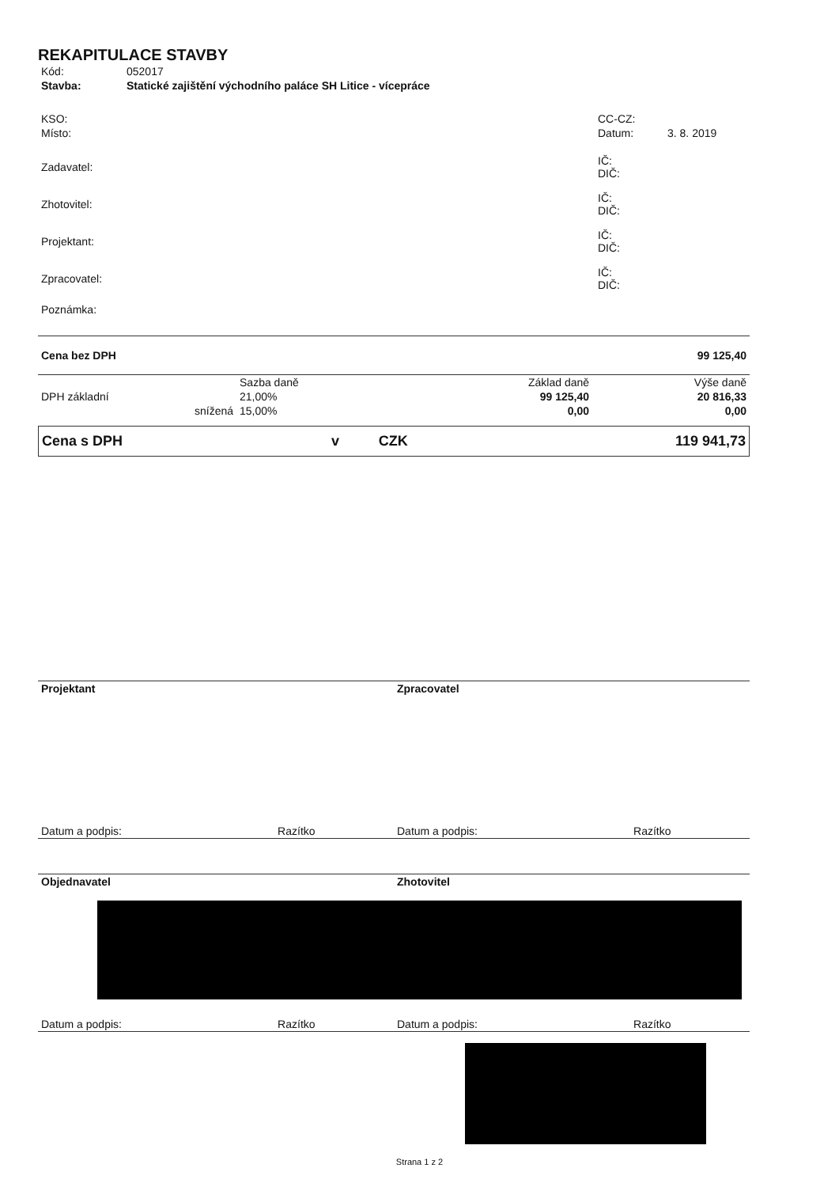REKAPITULACE STAVBY
| Kód: | 052017 |
| Stavba: | Statické zajištění východního paláce SH Litice - vícepráce |
| KSO: | CC-CZ: | |
| Místo: | Datum: | 3. 8. 2019 |
| Zadavatel: | IČ: DIČ: | |
| Zhotovitel: | IČ: DIČ: | |
| Projektant: | IČ: DIČ: | |
| Zpracovatel: | IČ: DIČ: | |
| Poznámka: | | |
| Cena bez DPH | | | 99 125,40 |
| | Sazba daně | Základ daně | Výše daně |
| DPH základní | 21,00% | 99 125,40 | 20 816,33 |
| snížená | 15,00% | 0,00 | 0,00 |
| Cena s DPH | v | CZK | 119 941,73 |
| Projektant | Zpracovatel |
| Datum a podpis: | Razítko | Datum a podpis: | Razítko |
| Objednavatel | Zhotovitel |
| Datum a podpis: | Razítko | Datum a podpis: | Razítko |
Strana 1 z 2